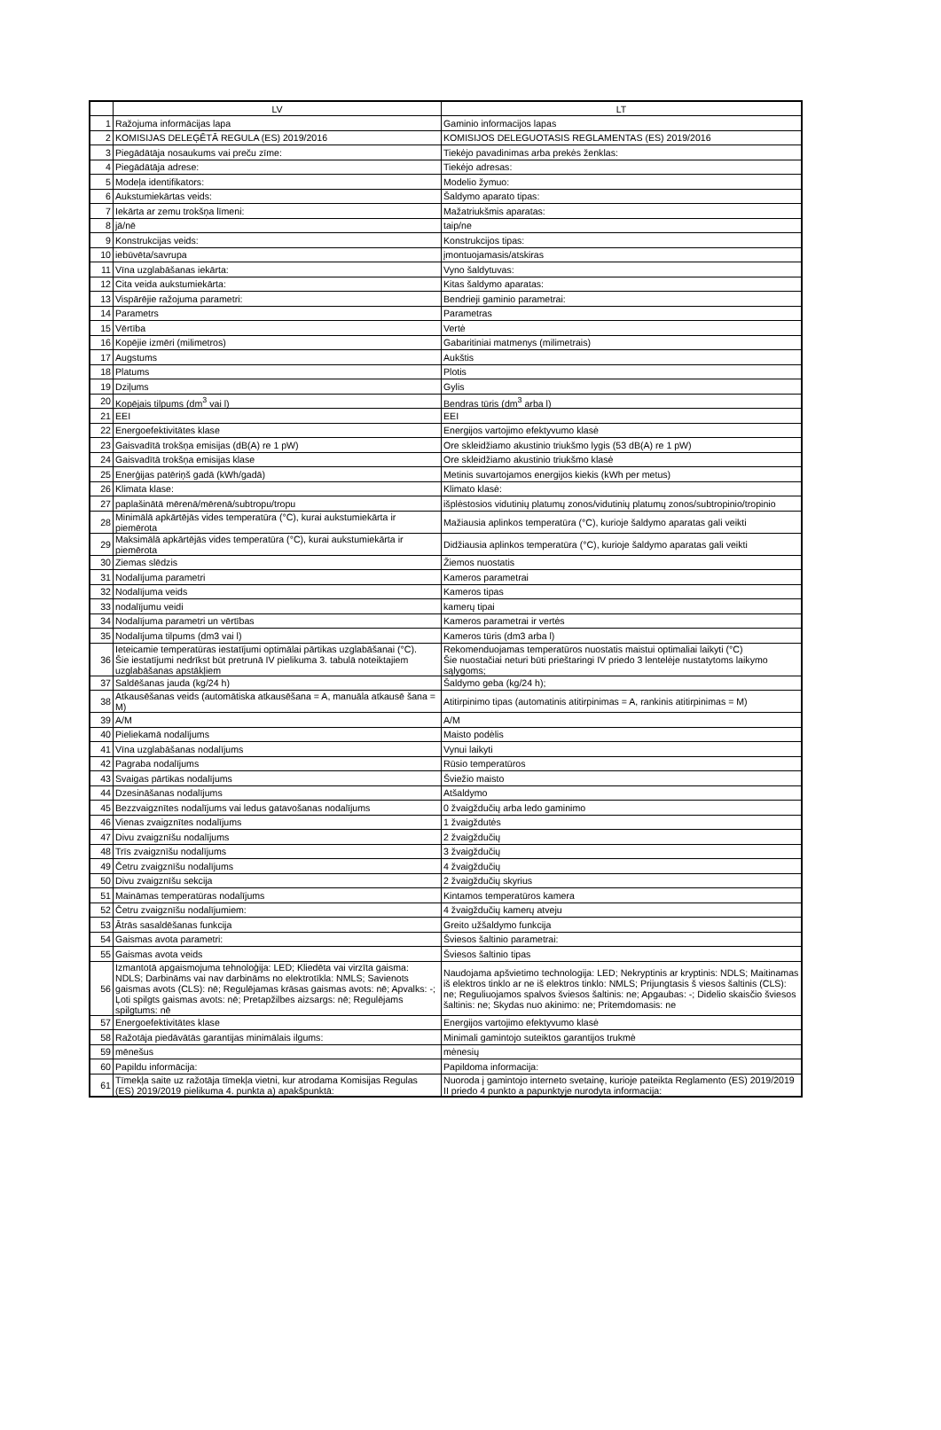| | LV | LT |
| --- | --- | --- |
| 1 | Ražojuma informācijas lapa | Gaminio informacijos lapas |
| 2 | KOMISIJAS DELEĢĒTĀ REGULA (ES) 2019/2016 | KOMISIJOS DELEGUOTASIS REGLAMENTAS (ES) 2019/2016 |
| 3 | Piegādātāja nosaukums vai preču zīme: | Tiekėjo pavadinimas arba prekės ženklas: |
| 4 | Piegādātāja adrese: | Tiekėjo adresas: |
| 5 | Modeļa identifikators: | Modelio žymuo: |
| 6 | Aukstumiekārtas veids: | Šaldymo aparato tipas: |
| 7 | Iekārta ar zemu trokšņa līmeni: | Mažatriukšmis aparatas: |
| 8 | jā/nē | taip/ne |
| 9 | Konstrukcijas veids: | Konstrukcijos tipas: |
| 10 | iebūvēta/savrupa | įmontuojamasis/atskiras |
| 11 | Vīna uzglabāšanas iekārta: | Vyno šaldytuvas: |
| 12 | Cita veida aukstumiekārta: | Kitas šaldymo aparatas: |
| 13 | Vispārējie ražojuma parametri: | Bendrieji gaminio parametrai: |
| 14 | Parametrs | Parametras |
| 15 | Vērtība | Vertė |
| 16 | Kopējie izmēri (milimetros) | Gabaritiniai matmenys (milimetrais) |
| 17 | Augstums | Aukštis |
| 18 | Platums | Plotis |
| 19 | Dziļums | Gylis |
| 20 | Kopējais tilpums (dm<sup>3</sup> vai l) | Bendras tūris (dm<sup>3</sup> arba l) |
| 21 | EEI | EEI |
| 22 | Energoefektivitātes klase | Energijos vartojimo efektyvumo klasė |
| 23 | Gaisvadītā trokšņa emisijas (dB(A) re 1 pW) | Ore skleidžiamo akustinio triukšmo lygis (53 dB(A) re 1 pW) |
| 24 | Gaisvadītā trokšņa emisijas klase | Ore skleidžiamo akustinio triukšmo klasė |
| 25 | Enerģijas patēriņš gadā (kWh/gadā) | Metinis suvartojamos energijos kiekis (kWh per metus) |
| 26 | Klimata klase: | Klimato klasė: |
| 27 | paplašinātā mērenā/mērenā/subtropu/tropu | išplėstosios vidutinių platumų zonos/vidutinių platumų zonos/subtropinio/tropinio |
| 28 | Minimālā apkārtējās vides temperatūra (°C), kurai aukstumiekārta ir piemērota | Mažiausia aplinkos temperatūra (°C), kurioje šaldymo aparatas gali veikti |
| 29 | Maksimālā apkārtējās vides temperatūra (°C), kurai aukstumiekārta ir piemērota | Didžiausia aplinkos temperatūra (°C), kurioje šaldymo aparatas gali veikti |
| 30 | Ziemas slēdzis | Žiemos nuostatis |
| 31 | Nodalījuma parametri | Kameros parametrai |
| 32 | Nodalījuma veids | Kameros tipas |
| 33 | nodalījumu veidi | kamerų tipai |
| 34 | Nodalījuma parametri un vērtības | Kameros parametrai ir vertės |
| 35 | Nodalījuma tilpums (dm3 vai l) | Kameros tūris (dm3 arba l) |
| 36 | Ieteicamie temperatūras iestatījumi optimālai pārtikas uzglabāšanai (°C). Šie iestatījumi nedrīkst būt pretrunā IV pielikuma 3. tabulā noteiktajiem uzglabāšanas apstākļiem | Rekomenduojamas temperatūros nuostatis maistui optimaliai laikyti (°C) Šie nuostačiai neturi būti prieštaringi IV priedo 3 lentelėje nustatytoms laikymo sąlygoms; |
| 37 | Saldēšanas jauda (kg/24 h) | Šaldymo geba (kg/24 h); |
| 38 | Atkausēšanas veids (automātiska atkausēšana = A, manuāla atkausē šana = M) | Atitirpinimo tipas (automatinis atitirpinimas = A, rankinis atitirpinimas = M) |
| 39 | A/M | A/M |
| 40 | Pieliekamā nodalījums | Maisto podėlis |
| 41 | Vīna uzglabāšanas nodalījums | Vynui laikyti |
| 42 | Pagraba nodalījums | Rūsio temperatūros |
| 43 | Svaigas pārtikas nodalījums | Šviežio maisto |
| 44 | Dzesināšanas nodalījums | Atšaldymo |
| 45 | Bezzvaigznītes nodalījums vai ledus gatavošanas nodalījums | 0 žvaigždučių arba ledo gaminimo |
| 46 | Vienas zvaigznītes nodalījums | 1 žvaigždutės |
| 47 | Divu zvaigznīšu nodalījums | 2 žvaigždučių |
| 48 | Trīs zvaigznīšu nodalījums | 3 žvaigždučių |
| 49 | Četru zvaigznīšu nodalījums | 4 žvaigždučių |
| 50 | Divu zvaigznīšu sekcija | 2 žvaigždučių skyrius |
| 51 | Maināmas temperatūras nodalījums | Kintamos temperatūros kamera |
| 52 | Četru zvaigznīšu nodalījumiem: | 4 žvaigždučių kamerų atveju |
| 53 | Ātrās sasaldēšanas funkcija | Greito užšaldymo funkcija |
| 54 | Gaismas avota parametri: | Šviesos šaltinio parametrai: |
| 55 | Gaismas avota veids | Šviesos šaltinio tipas |
| 56 | Izmantotā apgaismojuma tehnoloģija: LED; Kliedēta vai virzīta gaisma: NDLS; Darbināms vai nav darbināms no elektrotīkla: NMLS; Savienots gaismas avots (CLS): nē; Regulējamas krāsas gaismas avots: nē; Apvalks: -; Ļoti spilgts gaismas avots: nē; Pretapžilbes aizsargs: nē; Regulējams spilgtums: nē | Naudojama apšvietimo technologija: LED; Nekryptinis ar kryptinis: NDLS; Maitinamas iš elektros tinklo ar ne iš elektros tinklo: NMLS; Prijungtasis š viesos šaltinis (CLS): ne; Reguliuojamos spalvos šviesos šaltinis: ne; Apgaubas: -; Didelio skaisčio šviesos šaltinis: ne; Skydas nuo akinimo: ne; Pritemdomasis: ne |
| 57 | Energoefektivitātes klase | Energijos vartojimo efektyvumo klasė |
| 58 | Ražotāja piedāvātās garantijas minimālais ilgums: | Minimali gamintojo suteiktos garantijos trukmė |
| 59 | mēnešus | mėnesių |
| 60 | Papildu informācija: | Papildoma informacija: |
| 61 | Tīmekļa saite uz ražotāja tīmekļa vietni, kur atrodama Komisijas Regulas (ES) 2019/2019 pielikuma 4. punkta a) apakšpunktā: | Nuoroda į gamintojo interneto svetainę, kurioje pateikta Reglamento (ES) 2019/2019 II priedo 4 punkto a papunktyje nurodyta informacija: |